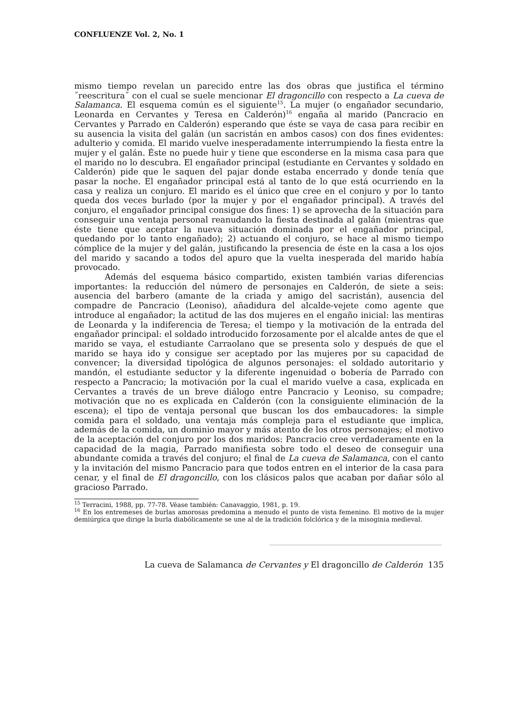CONFLUENZE Vol. 2, No. 1
mismo tiempo revelan un parecido entre las dos obras que justifica el término ˝reescritura˝ con el cual se suele mencionar El dragoncillo con respecto a La cueva de Salamanca. El esquema común es el siguiente<sup>15</sup>. La mujer (o engañador secundario, Leonarda en Cervantes y Teresa en Calderón)<sup>16</sup> engaña al marido (Pancracio en Cervantes y Parrado en Calderón) esperando que éste se vaya de casa para recibir en su ausencia la visita del galán (un sacristán en ambos casos) con dos fines evidentes: adulterio y comida. El marido vuelve inesperadamente interrumpiendo la fiesta entre la mujer y el galán. Éste no puede huir y tiene que esconderse en la misma casa para que el marido no lo descubra. El engañador principal (estudiante en Cervantes y soldado en Calderón) pide que le saquen del pajar donde estaba encerrado y donde tenía que pasar la noche. El engañador principal está al tanto de lo que está ocurriendo en la casa y realiza un conjuro. El marido es el único que cree en el conjuro y por lo tanto queda dos veces burlado (por la mujer y por el engañador principal). A través del conjuro, el engañador principal consigue dos fines: 1) se aprovecha de la situación para conseguir una ventaja personal reanudando la fiesta destinada al galán (mientras que éste tiene que aceptar la nueva situación dominada por el engañador principal, quedando por lo tanto engañado); 2) actuando el conjuro, se hace al mismo tiempo cómplice de la mujer y del galán, justificando la presencia de éste en la casa a los ojos del marido y sacando a todos del apuro que la vuelta inesperada del marido había provocado.
Además del esquema básico compartido, existen también varias diferencias importantes: la reducción del número de personajes en Calderón, de siete a seis: ausencia del barbero (amante de la criada y amigo del sacristán), ausencia del compadre de Pancracio (Leoniso), añadidura del alcalde-vejete como agente que introduce al engañador; la actitud de las dos mujeres en el engaño inicial: las mentiras de Leonarda y la indiferencia de Teresa; el tiempo y la motivación de la entrada del engañador principal: el soldado introducido forzosamente por el alcalde antes de que el marido se vaya, el estudiante Carraolano que se presenta solo y después de que el marido se haya ido y consigue ser aceptado por las mujeres por su capacidad de convencer; la diversidad tipológica de algunos personajes: el soldado autoritario y mandón, el estudiante seductor y la diferente ingenuidad o bobería de Parrado con respecto a Pancracio; la motivación por la cual el marido vuelve a casa, explicada en Cervantes a través de un breve diálogo entre Pancracio y Leoniso, su compadre; motivación que no es explicada en Calderón (con la consiguiente eliminación de la escena); el tipo de ventaja personal que buscan los dos embaucadores: la simple comida para el soldado, una ventaja más compleja para el estudiante que implica, además de la comida, un dominio mayor y más atento de los otros personajes; el motivo de la aceptación del conjuro por los dos maridos: Pancracio cree verdaderamente en la capacidad de la magia, Parrado manifiesta sobre todo el deseo de conseguir una abundante comida a través del conjuro; el final de La cueva de Salamanca, con el canto y la invitación del mismo Pancracio para que todos entren en el interior de la casa para cenar, y el final de El dragoncillo, con los clásicos palos que acaban por dañar sólo al gracioso Parrado.
<sup>15</sup> Terracini, 1988, pp. 77-78. Véase también: Canavaggio, 1981, p. 19.
<sup>16</sup> En los entremeses de burlas amorosas predomina a menudo el punto de vista femenino. El motivo de la mujer demiúrgica que dirige la burla diabólicamente se une al de la tradición folclórica y de la misoginia medieval.
La cueva de Salamanca de Cervantes y El dragoncillo de Calderón 135